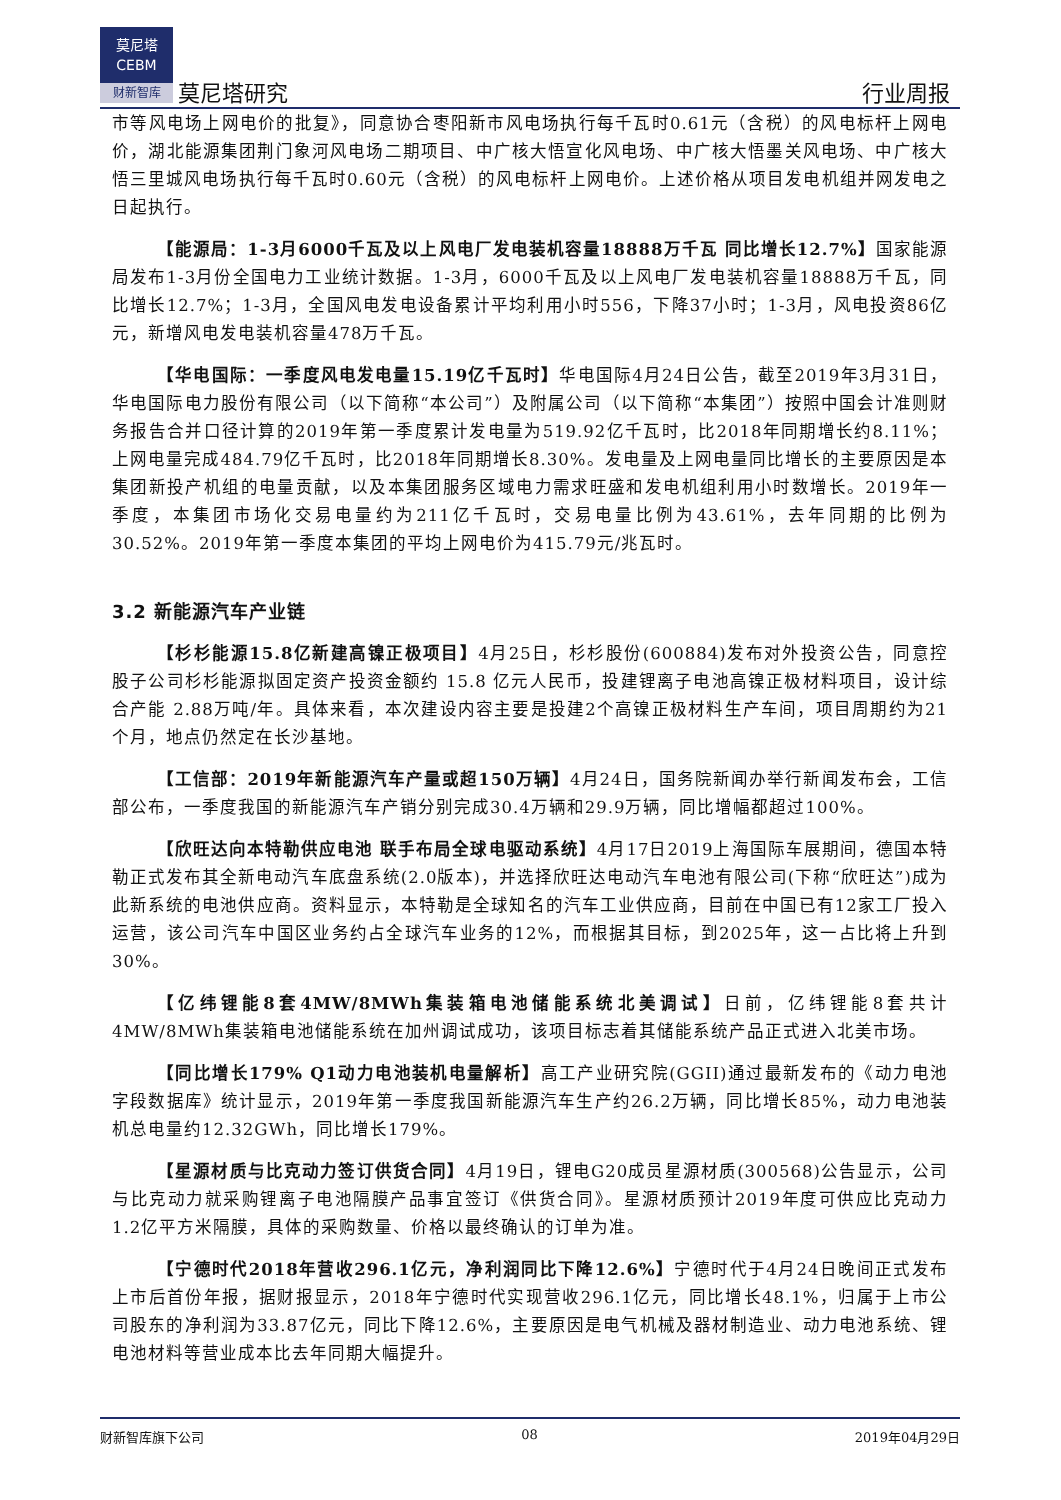莫尼塔
CEBM
财新智库
莫尼塔研究 行业周报
市等风电场上网电价的批复》，同意协合枣阳新市风电场执行每千瓦时0.61元（含税）的风电标杆上网电价，湖北能源集团荆门象河风电场二期项目、中广核大悟宣化风电场、中广核大悟墨关风电场、中广核大悟三里城风电场执行每千瓦时0.60元（含税）的风电标杆上网电价。上述价格从项目发电机组并网发电之日起执行。
【能源局：1-3月6000千瓦及以上风电厂发电装机容量18888万千瓦 同比增长12.7%】国家能源局发布1-3月份全国电力工业统计数据。1-3月，6000千瓦及以上风电厂发电装机容量18888万千瓦，同比增长12.7%；1-3月，全国风电发电设备累计平均利用小时556，下降37小时；1-3月，风电投资86亿元，新增风电发电装机容量478万千瓦。
【华电国际：一季度风电发电量15.19亿千瓦时】华电国际4月24日公告，截至2019年3月31日，华电国际电力股份有限公司（以下简称“本公司”）及附属公司（以下简称“本集团”）按照中国会计准则财务报告合并口径计算的2019年第一季度累计发电量为519.92亿千瓦时，比2018年同期增长约8.11%；上网电量完成484.79亿千瓦时，比2018年同期增长8.30%。发电量及上网电量同比增长的主要原因是本集团新投产机组的电量贡献，以及本集团服务区域电力需求旺盛和发电机组利用小时数增长。2019年一季度，本集团市场化交易电量约为211亿千瓦时，交易电量比例为43.61%，去年同期的比例为30.52%。2019年第一季度本集团的平均上网电价为415.79元/兆瓦时。
3.2 新能源汽车产业链
【杉杉能源15.8亿新建高镍正极项目】4月25日，杉杉股份(600884)发布对外投资公告，同意控股子公司杉杉能源拟固定资产投资金额约 15.8 亿元人民币，投建锂离子电池高镍正极材料项目，设计综合产能 2.88万吨/年。具体来看，本次建设内容主要是投建2个高镍正极材料生产车间，项目周期约为21个月，地点仍然定在长沙基地。
【工信部：2019年新能源汽车产量或超150万辆】4月24日，国务院新闻办举行新闻发布会，工信部公布，一季度我国的新能源汽车产销分别完成30.4万辆和29.9万辆，同比增幅都超过100%。
【欣旺达向本特勒供应电池 联手布局全球电驱动系统】4月17日2019上海国际车展期间，德国本特勒正式发布其全新电动汽车底盘系统(2.0版本)，并选择欣旺达电动汽车电池有限公司(下称“欣旺达”)成为此新系统的电池供应商。资料显示，本特勒是全球知名的汽车工业供应商，目前在中国已有12家工厂投入运营，该公司汽车中国区业务约占全球汽车业务的12%，而根据其目标，到2025年，这一占比将上升到30%。
【亿纬锂能8套4MW/8MWh集装箱电池储能系统北美调试】日前，亿纬锂能8套共计4MW/8MWh集装箱电池储能系统在加州调试成功，该项目标志着其储能系统产品正式进入北美市场。
【同比增长179% Q1动力电池装机电量解析】高工产业研究院(GGII)通过最新发布的《动力电池字段数据库》统计显示，2019年第一季度我国新能源汽车生产约26.2万辆，同比增长85%，动力电池装机总电量约12.32GWh，同比增长179%。
【星源材质与比克动力签订供货合同】4月19日，锂电G20成员星源材质(300568)公告显示，公司与比克动力就采购锂离子电池隔膜产品事宜签订《供货合同》。星源材质预计2019年度可供应比克动力1.2亿平方米隔膜，具体的采购数量、价格以最终确认的订单为准。
【宁德时代2018年营收296.1亿元，净利润同比下降12.6%】宁德时代于4月24日晚间正式发布上市后首份年报，据财报显示，2018年宁德时代实现营收296.1亿元，同比增长48.1%，归属于上市公司股东的净利润为33.87亿元，同比下降12.6%，主要原因是电气机械及器材制造业、动力电池系统、锂电池材料等营业成本比去年同期大幅提升。
财新智库旗下公司 08 2019年04月29日